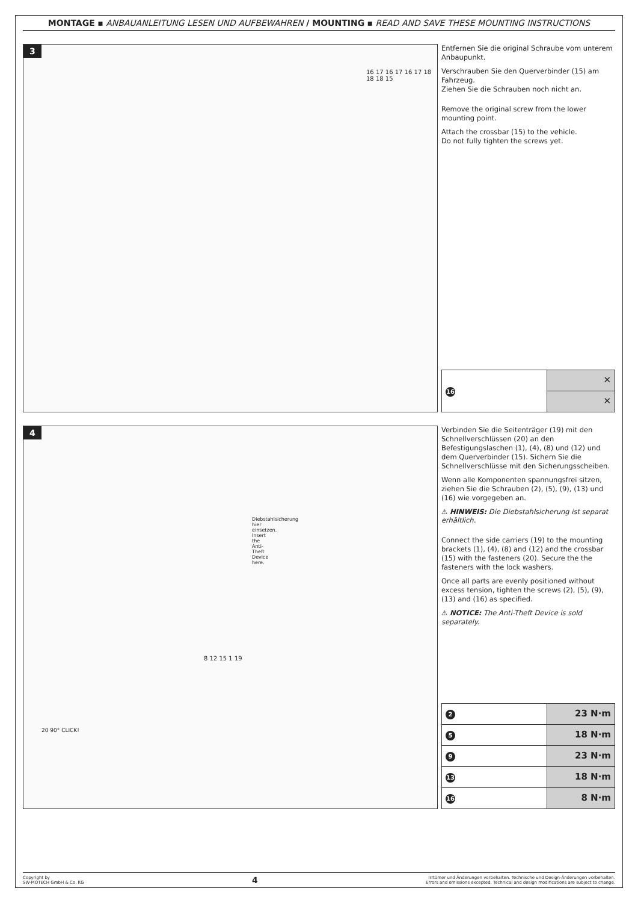MONTAGE ▪ ANBAUANLEITUNG LESEN UND AUFBEWAHREN / MOUNTING ▪ READ AND SAVE THESE MOUNTING INSTRUCTIONS
3
16 17 16 17 16 17 18 18 18 15
Entfernen Sie die original Schraube vom unterem Anbaupunkt.
Verschrauben Sie den Querverbinder (15) am Fahrzeug.
Ziehen Sie die Schrauben noch nicht an.
Remove the original screw from the lower mounting point.
Attach the crossbar (15) to the vehicle.
Do not fully tighten the screws yet.
| 16 | ✕ |
| | ✕ |
4
Diebstahlsicherung hier einsetzen. Insert the Anti-Theft Device here.
20 90° CLICK!
8 12 15 1 19
Verbinden Sie die Seitenträger (19) mit den Schnellverschlüssen (20) an den Befestigungslaschen (1), (4), (8) und (12) und dem Querverbinder (15). Sichern Sie die Schnellverschlüsse mit den Sicherungsscheiben.
Wenn alle Komponenten spannungsfrei sitzen, ziehen Sie die Schrauben (2), (5), (9), (13) und (16) wie vorgegeben an.
⚠ HINWEIS: Die Diebstahlsicherung ist separat erhältlich.
Connect the side carriers (19) to the mounting brackets (1), (4), (8) and (12) and the crossbar (15) with the fasteners (20). Secure the the fasteners with the lock washers.
Once all parts are evenly positioned without excess tension, tighten the screws (2), (5), (9), (13) and (16) as specified.
⚠ NOTICE: The Anti-Theft Device is sold separately.
| 2 | 23 N·m |
| 5 | 18 N·m |
| 9 | 23 N·m |
| 13 | 18 N·m |
| 16 | 8 N·m |
Copyright by
SW-MOTECH GmbH & Co. KG
4
Irrtümer und Änderungen vorbehalten. Technische und Design-Änderungen vorbehalten.
Errors and omissions excepted. Technical and design modifications are subject to change.